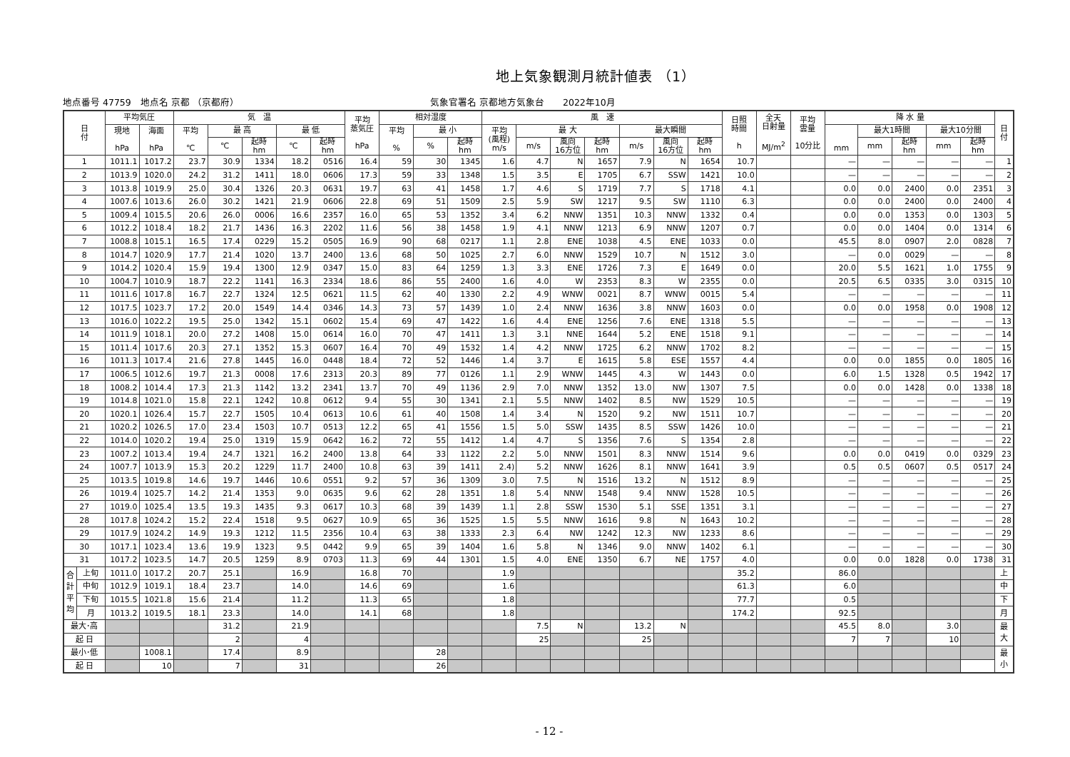地上気象観測月統計値表 （1）
地点番号 47759　地点名 京都 （京都府） 気象官署名 京都地方気象台　　2022年10月
| 日 付 | | 平均気圧 | | 気 温 | | | | | 平均 蒸気圧 hPa | 相対湿度 | | | 風 速 | | | | | | | 日照 時間 h | 全天 日射量 MJ/m<sup>2</sup> | 平均 雲量 10分比 | 降 水 量 | | | | | 日 付 |
| --- | --- | --- | --- | --- | --- | --- | --- | --- | --- | --- | --- | --- | --- | --- | --- | --- | --- | --- | --- | --- | --- | --- | --- | --- | --- | --- | --- | --- |
| | | 現地 hPa | 海面 hPa | 平均 ℃ | 最 高 | | 最 低 | | | 平均 % | 最 小 | | 平均 (風程) m/s | 最 大 | | | 最大瞬間 | | | | | | mm | 最大1時間 | | 最大10分間 | | |
| | | | | | ℃ | 起時 hm | ℃ | 起時 hm | | | % | 起時 hm | | m/s | 風向 16方位 | 起時 hm | m/s | 風向 16方位 | 起時 hm | | | | | mm | 起時 hm | mm | 起時 hm | |
| 1 | | 1011.1 | 1017.2 | 23.7 | 30.9 | 1334 | 18.2 | 0516 | 16.4 | 59 | 30 | 1345 | 1.6 | 4.7 | N | 1657 | 7.9 | N | 1654 | 10.7 | | | — | — | — | — | — | 1 |
| 2 | | 1013.9 | 1020.0 | 24.2 | 31.2 | 1411 | 18.0 | 0606 | 17.3 | 59 | 33 | 1348 | 1.5 | 3.5 | E | 1705 | 6.7 | SSW | 1421 | 10.0 | | | — | — | — | — | — | 2 |
| 3 | | 1013.8 | 1019.9 | 25.0 | 30.4 | 1326 | 20.3 | 0631 | 19.7 | 63 | 41 | 1458 | 1.7 | 4.6 | S | 1719 | 7.7 | S | 1718 | 4.1 | | | 0.0 | 0.0 | 2400 | 0.0 | 2351 | 3 |
| 4 | | 1007.6 | 1013.6 | 26.0 | 30.2 | 1421 | 21.9 | 0606 | 22.8 | 69 | 51 | 1509 | 2.5 | 5.9 | SW | 1217 | 9.5 | SW | 1110 | 6.3 | | | 0.0 | 0.0 | 2400 | 0.0 | 2400 | 4 |
| 5 | | 1009.4 | 1015.5 | 20.6 | 26.0 | 0006 | 16.6 | 2357 | 16.0 | 65 | 53 | 1352 | 3.4 | 6.2 | NNW | 1351 | 10.3 | NNW | 1332 | 0.4 | | | 0.0 | 0.0 | 1353 | 0.0 | 1303 | 5 |
| 6 | | 1012.2 | 1018.4 | 18.2 | 21.7 | 1436 | 16.3 | 2202 | 11.6 | 56 | 38 | 1458 | 1.9 | 4.1 | NNW | 1213 | 6.9 | NNW | 1207 | 0.7 | | | 0.0 | 0.0 | 1404 | 0.0 | 1314 | 6 |
| 7 | | 1008.8 | 1015.1 | 16.5 | 17.4 | 0229 | 15.2 | 0505 | 16.9 | 90 | 68 | 0217 | 1.1 | 2.8 | ENE | 1038 | 4.5 | ENE | 1033 | 0.0 | | | 45.5 | 8.0 | 0907 | 2.0 | 0828 | 7 |
| 8 | | 1014.7 | 1020.9 | 17.7 | 21.4 | 1020 | 13.7 | 2400 | 13.6 | 68 | 50 | 1025 | 2.7 | 6.0 | NNW | 1529 | 10.7 | N | 1512 | 3.0 | | | — | 0.0 | 0029 | — | — | 8 |
| 9 | | 1014.2 | 1020.4 | 15.9 | 19.4 | 1300 | 12.9 | 0347 | 15.0 | 83 | 64 | 1259 | 1.3 | 3.3 | ENE | 1726 | 7.3 | E | 1649 | 0.0 | | | 20.0 | 5.5 | 1621 | 1.0 | 1755 | 9 |
| 10 | | 1004.7 | 1010.9 | 18.7 | 22.2 | 1141 | 16.3 | 2334 | 18.6 | 86 | 55 | 2400 | 1.6 | 4.0 | W | 2353 | 8.3 | W | 2355 | 0.0 | | | 20.5 | 6.5 | 0335 | 3.0 | 0315 | 10 |
| 11 | | 1011.6 | 1017.8 | 16.7 | 22.7 | 1324 | 12.5 | 0621 | 11.5 | 62 | 40 | 1330 | 2.2 | 4.9 | WNW | 0021 | 8.7 | WNW | 0015 | 5.4 | | | — | — | — | — | — | 11 |
| 12 | | 1017.5 | 1023.7 | 17.2 | 20.0 | 1549 | 14.4 | 0346 | 14.3 | 73 | 57 | 1439 | 1.0 | 2.4 | NNW | 1636 | 3.8 | NNW | 1603 | 0.0 | | | 0.0 | 0.0 | 1958 | 0.0 | 1908 | 12 |
| 13 | | 1016.0 | 1022.2 | 19.5 | 25.0 | 1342 | 15.1 | 0602 | 15.4 | 69 | 47 | 1422 | 1.6 | 4.4 | ENE | 1256 | 7.6 | ENE | 1318 | 5.5 | | | — | — | — | — | — | 13 |
| 14 | | 1011.9 | 1018.1 | 20.0 | 27.2 | 1408 | 15.0 | 0614 | 16.0 | 70 | 47 | 1411 | 1.3 | 3.1 | NNE | 1644 | 5.2 | ENE | 1518 | 9.1 | | | — | — | — | — | — | 14 |
| 15 | | 1011.4 | 1017.6 | 20.3 | 27.1 | 1352 | 15.3 | 0607 | 16.4 | 70 | 49 | 1532 | 1.4 | 4.2 | NNW | 1725 | 6.2 | NNW | 1702 | 8.2 | | | — | — | — | — | — | 15 |
| 16 | | 1011.3 | 1017.4 | 21.6 | 27.8 | 1445 | 16.0 | 0448 | 18.4 | 72 | 52 | 1446 | 1.4 | 3.7 | E | 1615 | 5.8 | ESE | 1557 | 4.4 | | | 0.0 | 0.0 | 1855 | 0.0 | 1805 | 16 |
| 17 | | 1006.5 | 1012.6 | 19.7 | 21.3 | 0008 | 17.6 | 2313 | 20.3 | 89 | 77 | 0126 | 1.1 | 2.9 | WNW | 1445 | 4.3 | W | 1443 | 0.0 | | | 6.0 | 1.5 | 1328 | 0.5 | 1942 | 17 |
| 18 | | 1008.2 | 1014.4 | 17.3 | 21.3 | 1142 | 13.2 | 2341 | 13.7 | 70 | 49 | 1136 | 2.9 | 7.0 | NNW | 1352 | 13.0 | NW | 1307 | 7.5 | | | 0.0 | 0.0 | 1428 | 0.0 | 1338 | 18 |
| 19 | | 1014.8 | 1021.0 | 15.8 | 22.1 | 1242 | 10.8 | 0612 | 9.4 | 55 | 30 | 1341 | 2.1 | 5.5 | NNW | 1402 | 8.5 | NW | 1529 | 10.5 | | | — | — | — | — | — | 19 |
| 20 | | 1020.1 | 1026.4 | 15.7 | 22.7 | 1505 | 10.4 | 0613 | 10.6 | 61 | 40 | 1508 | 1.4 | 3.4 | N | 1520 | 9.2 | NW | 1511 | 10.7 | | | — | — | — | — | — | 20 |
| 21 | | 1020.2 | 1026.5 | 17.0 | 23.4 | 1503 | 10.7 | 0513 | 12.2 | 65 | 41 | 1556 | 1.5 | 5.0 | SSW | 1435 | 8.5 | SSW | 1426 | 10.0 | | | — | — | — | — | — | 21 |
| 22 | | 1014.0 | 1020.2 | 19.4 | 25.0 | 1319 | 15.9 | 0642 | 16.2 | 72 | 55 | 1412 | 1.4 | 4.7 | S | 1356 | 7.6 | S | 1354 | 2.8 | | | — | — | — | — | — | 22 |
| 23 | | 1007.2 | 1013.4 | 19.4 | 24.7 | 1321 | 16.2 | 2400 | 13.8 | 64 | 33 | 1122 | 2.2 | 5.0 | NNW | 1501 | 8.3 | NNW | 1514 | 9.6 | | | 0.0 | 0.0 | 0419 | 0.0 | 0329 | 23 |
| 24 | | 1007.7 | 1013.9 | 15.3 | 20.2 | 1229 | 11.7 | 2400 | 10.8 | 63 | 39 | 1411 | 2.4) | 5.2 | NNW | 1626 | 8.1 | NNW | 1641 | 3.9 | | | 0.5 | 0.5 | 0607 | 0.5 | 0517 | 24 |
| 25 | | 1013.5 | 1019.8 | 14.6 | 19.7 | 1446 | 10.6 | 0551 | 9.2 | 57 | 36 | 1309 | 3.0 | 7.5 | N | 1516 | 13.2 | N | 1512 | 8.9 | | | — | — | — | — | — | 25 |
| 26 | | 1019.4 | 1025.7 | 14.2 | 21.4 | 1353 | 9.0 | 0635 | 9.6 | 62 | 28 | 1351 | 1.8 | 5.4 | NNW | 1548 | 9.4 | NNW | 1528 | 10.5 | | | — | — | — | — | — | 26 |
| 27 | | 1019.0 | 1025.4 | 13.5 | 19.3 | 1435 | 9.3 | 0617 | 10.3 | 68 | 39 | 1439 | 1.1 | 2.8 | SSW | 1530 | 5.1 | SSE | 1351 | 3.1 | | | — | — | — | — | — | 27 |
| 28 | | 1017.8 | 1024.2 | 15.2 | 22.4 | 1518 | 9.5 | 0627 | 10.9 | 65 | 36 | 1525 | 1.5 | 5.5 | NNW | 1616 | 9.8 | N | 1643 | 10.2 | | | — | — | — | — | — | 28 |
| 29 | | 1017.9 | 1024.2 | 14.9 | 19.3 | 1212 | 11.5 | 2356 | 10.4 | 63 | 38 | 1333 | 2.3 | 6.4 | NW | 1242 | 12.3 | NW | 1233 | 8.6 | | | — | — | — | — | — | 29 |
| 30 | | 1017.1 | 1023.4 | 13.6 | 19.9 | 1323 | 9.5 | 0442 | 9.9 | 65 | 39 | 1404 | 1.6 | 5.8 | N | 1346 | 9.0 | NNW | 1402 | 6.1 | | | — | — | — | — | — | 30 |
| 31 | | 1017.2 | 1023.5 | 14.7 | 20.5 | 1259 | 8.9 | 0703 | 11.3 | 69 | 44 | 1301 | 1.5 | 4.0 | ENE | 1350 | 6.7 | NE | 1757 | 4.0 | | | 0.0 | 0.0 | 1828 | 0.0 | 1738 | 31 |
| 合 計 平 均 | 上旬 | 1011.0 | 1017.2 | 20.7 | 25.1 | | 16.9 | | 16.8 | 70 | | | 1.9 | | | | | | | 35.2 | | | 86.0 | | | | | 上 |
| | 中旬 | 1012.9 | 1019.1 | 18.4 | 23.7 | | 14.0 | | 14.6 | 69 | | | 1.6 | | | | | | | 61.3 | | | 6.0 | | | | | 中 |
| | 下旬 | 1015.5 | 1021.8 | 15.6 | 21.4 | | 11.2 | | 11.3 | 65 | | | 1.8 | | | | | | | 77.7 | | | 0.5 | | | | | 下 |
| | 月 | 1013.2 | 1019.5 | 18.1 | 23.3 | | 14.0 | | 14.1 | 68 | | | 1.8 | | | | | | | 174.2 | | | 92.5 | | | | | 月 |
| 最大･高 | | | | | 31.2 | | 21.9 | | | | | | | 7.5 | N | | 13.2 | N | | | | | 45.5 | 8.0 | | 3.0 | | 最 大 |
| 起 日 | | | | | 2 | | 4 | | | | | | | 25 | | | 25 | | | | | | 7 | 7 | | 10 | | |
| 最小･低 | | | 1008.1 | | 17.4 | | 8.9 | | | | 28 | | | | | | | | | | | | | | | | | 最 小 |
| 起 日 | | | 10 | | 7 | | 31 | | | | 26 | | | | | | | | | | | | | | | | | |
- 12 -